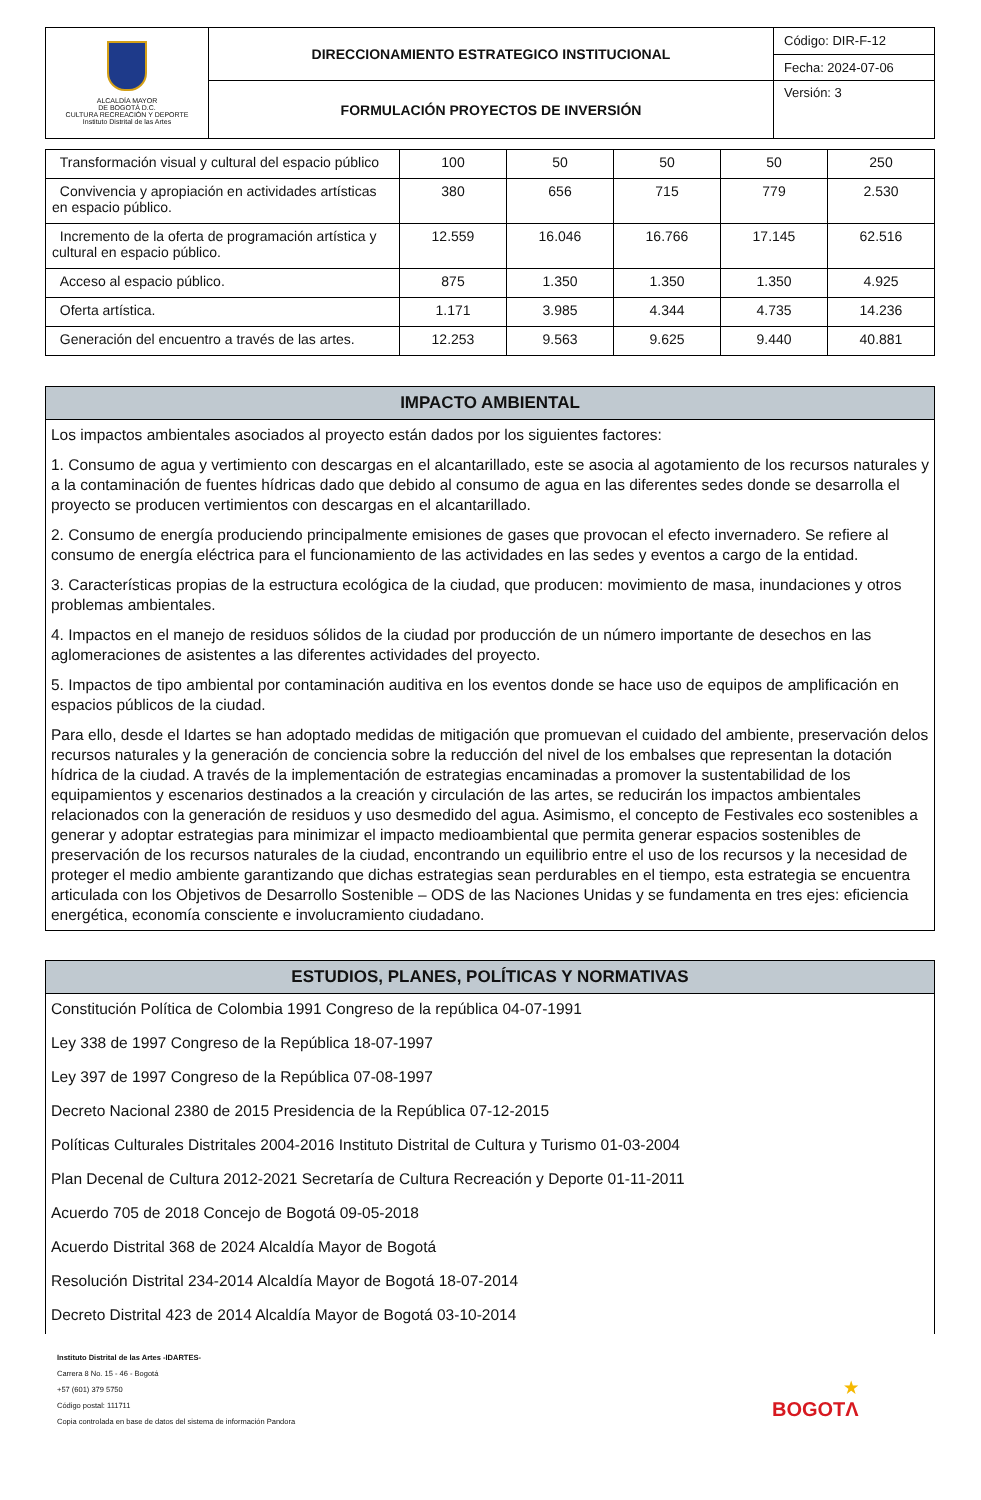| ALCALDÍA MAYOR DE BOGOTÁ D.C. CULTURA RECREACIÓN Y DEPORTE Instituto Distrital de las Artes | DIRECCIONAMIENTO ESTRATEGICO INSTITUCIONAL | Código: DIR-F-12 |
| | | Fecha: 2024-07-06 |
| | FORMULACIÓN PROYECTOS DE INVERSIÓN | Versión: 3 |
| Transformación visual y cultural del espacio público | 100 | 50 | 50 | 50 | 250 |
| Convivencia y apropiación en actividades artísticas en espacio público. | 380 | 656 | 715 | 779 | 2.530 |
| Incremento de la oferta de programación artística y cultural en espacio público. | 12.559 | 16.046 | 16.766 | 17.145 | 62.516 |
| Acceso al espacio público. | 875 | 1.350 | 1.350 | 1.350 | 4.925 |
| Oferta artística. | 1.171 | 3.985 | 4.344 | 4.735 | 14.236 |
| Generación del encuentro a través de las artes. | 12.253 | 9.563 | 9.625 | 9.440 | 40.881 |
IMPACTO AMBIENTAL
Los impactos ambientales asociados al proyecto están dados por los siguientes factores:
1. Consumo de agua y vertimiento con descargas en el alcantarillado, este se asocia al agotamiento de los recursos naturales y a la contaminación de fuentes hídricas dado que debido al consumo de agua en las diferentes sedes donde se desarrolla el proyecto se producen vertimientos con descargas en el alcantarillado.
2. Consumo de energía produciendo principalmente emisiones de gases que provocan el efecto invernadero. Se refiere al consumo de energía eléctrica para el funcionamiento de las actividades en las sedes y eventos a cargo de la entidad.
3. Características propias de la estructura ecológica de la ciudad, que producen: movimiento de masa, inundaciones y otros problemas ambientales.
4. Impactos en el manejo de residuos sólidos de la ciudad por producción de un número importante de desechos en las aglomeraciones de asistentes a las diferentes actividades del proyecto.
5. Impactos de tipo ambiental por contaminación auditiva en los eventos donde se hace uso de equipos de amplificación en espacios públicos de la ciudad.
Para ello, desde el Idartes se han adoptado medidas de mitigación que promuevan el cuidado del ambiente, preservación delos recursos naturales y la generación de conciencia sobre la reducción del nivel de los embalses que representan la dotación hídrica de la ciudad. A través de la implementación de estrategias encaminadas a promover la sustentabilidad de los equipamientos y escenarios destinados a la creación y circulación de las artes, se reducirán los impactos ambientales relacionados con la generación de residuos y uso desmedido del agua. Asimismo, el concepto de Festivales eco sostenibles a generar y adoptar estrategias para minimizar el impacto medioambiental que permita generar espacios sostenibles de preservación de los recursos naturales de la ciudad, encontrando un equilibrio entre el uso de los recursos y la necesidad de proteger el medio ambiente garantizando que dichas estrategias sean perdurables en el tiempo, esta estrategia se encuentra articulada con los Objetivos de Desarrollo Sostenible – ODS de las Naciones Unidas y se fundamenta en tres ejes: eficiencia energética, economía consciente e involucramiento ciudadano.
ESTUDIOS, PLANES, POLÍTICAS Y NORMATIVAS
Constitución Política de Colombia 1991 Congreso de la república 04-07-1991
Ley 338 de 1997 Congreso de la República 18-07-1997
Ley 397 de 1997 Congreso de la República 07-08-1997
Decreto Nacional 2380 de 2015 Presidencia de la República 07-12-2015
Políticas Culturales Distritales 2004-2016 Instituto Distrital de Cultura y Turismo 01-03-2004
Plan Decenal de Cultura 2012-2021 Secretaría de Cultura Recreación y Deporte 01-11-2011
Acuerdo 705 de 2018 Concejo de Bogotá 09-05-2018
Acuerdo Distrital 368 de 2024 Alcaldía Mayor de Bogotá
Resolución Distrital 234-2014 Alcaldía Mayor de Bogotá 18-07-2014
Decreto Distrital 423 de 2014 Alcaldía Mayor de Bogotá 03-10-2014
Instituto Distrital de las Artes -IDARTES-
Carrera 8 No. 15 - 46 - Bogotá
+57 (601) 379 5750
Código postal: 111711
Copia controlada en base de datos del sistema de información Pandora
★
BOGOTΛ